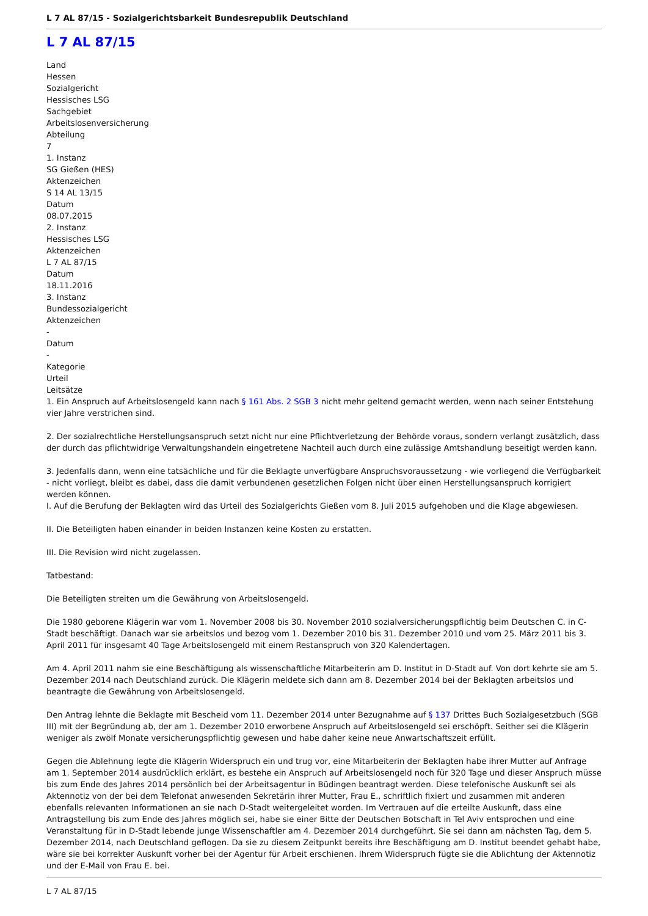L 7 AL 87/15 - Sozialgerichtsbarkeit Bundesrepublik Deutschland
L 7 AL 87/15
Land
Hessen
Sozialgericht
Hessisches LSG
Sachgebiet
Arbeitslosenversicherung
Abteilung
7
1. Instanz
SG Gießen (HES)
Aktenzeichen
S 14 AL 13/15
Datum
08.07.2015
2. Instanz
Hessisches LSG
Aktenzeichen
L 7 AL 87/15
Datum
18.11.2016
3. Instanz
Bundessozialgericht
Aktenzeichen
-
Datum
-
Kategorie
Urteil
Leitsätze
1. Ein Anspruch auf Arbeitslosengeld kann nach § 161 Abs. 2 SGB 3 nicht mehr geltend gemacht werden, wenn nach seiner Entstehung vier Jahre verstrichen sind.
2. Der sozialrechtliche Herstellungsanspruch setzt nicht nur eine Pflichtverletzung der Behörde voraus, sondern verlangt zusätzlich, dass der durch das pflichtwidrige Verwaltungshandeln eingetretene Nachteil auch durch eine zulässige Amtshandlung beseitigt werden kann.
3. Jedenfalls dann, wenn eine tatsächliche und für die Beklagte unverfügbare Anspruchsvoraussetzung - wie vorliegend die Verfügbarkeit - nicht vorliegt, bleibt es dabei, dass die damit verbundenen gesetzlichen Folgen nicht über einen Herstellungsanspruch korrigiert werden können.
I. Auf die Berufung der Beklagten wird das Urteil des Sozialgerichts Gießen vom 8. Juli 2015 aufgehoben und die Klage abgewiesen.
II. Die Beteiligten haben einander in beiden Instanzen keine Kosten zu erstatten.
III. Die Revision wird nicht zugelassen.
Tatbestand:
Die Beteiligten streiten um die Gewährung von Arbeitslosengeld.
Die 1980 geborene Klägerin war vom 1. November 2008 bis 30. November 2010 sozialversicherungspflichtig beim Deutschen C. in C-Stadt beschäftigt. Danach war sie arbeitslos und bezog vom 1. Dezember 2010 bis 31. Dezember 2010 und vom 25. März 2011 bis 3. April 2011 für insgesamt 40 Tage Arbeitslosengeld mit einem Restanspruch von 320 Kalendertagen.
Am 4. April 2011 nahm sie eine Beschäftigung als wissenschaftliche Mitarbeiterin am D. Institut in D-Stadt auf. Von dort kehrte sie am 5. Dezember 2014 nach Deutschland zurück. Die Klägerin meldete sich dann am 8. Dezember 2014 bei der Beklagten arbeitslos und beantragte die Gewährung von Arbeitslosengeld.
Den Antrag lehnte die Beklagte mit Bescheid vom 11. Dezember 2014 unter Bezugnahme auf § 137 Drittes Buch Sozialgesetzbuch (SGB III) mit der Begründung ab, der am 1. Dezember 2010 erworbene Anspruch auf Arbeitslosengeld sei erschöpft. Seither sei die Klägerin weniger als zwölf Monate versicherungspflichtig gewesen und habe daher keine neue Anwartschaftszeit erfüllt.
Gegen die Ablehnung legte die Klägerin Widerspruch ein und trug vor, eine Mitarbeiterin der Beklagten habe ihrer Mutter auf Anfrage am 1. September 2014 ausdrücklich erklärt, es bestehe ein Anspruch auf Arbeitslosengeld noch für 320 Tage und dieser Anspruch müsse bis zum Ende des Jahres 2014 persönlich bei der Arbeitsagentur in Büdingen beantragt werden. Diese telefonische Auskunft sei als Aktennotiz von der bei dem Telefonat anwesenden Sekretärin ihrer Mutter, Frau E., schriftlich fixiert und zusammen mit anderen ebenfalls relevanten Informationen an sie nach D-Stadt weitergeleitet worden. Im Vertrauen auf die erteilte Auskunft, dass eine Antragstellung bis zum Ende des Jahres möglich sei, habe sie einer Bitte der Deutschen Botschaft in Tel Aviv entsprochen und eine Veranstaltung für in D-Stadt lebende junge Wissenschaftler am 4. Dezember 2014 durchgeführt. Sie sei dann am nächsten Tag, dem 5. Dezember 2014, nach Deutschland geflogen. Da sie zu diesem Zeitpunkt bereits ihre Beschäftigung am D. Institut beendet gehabt habe, wäre sie bei korrekter Auskunft vorher bei der Agentur für Arbeit erschienen. Ihrem Widerspruch fügte sie die Ablichtung der Aktennotiz und der E-Mail von Frau E. bei.
L 7 AL 87/15